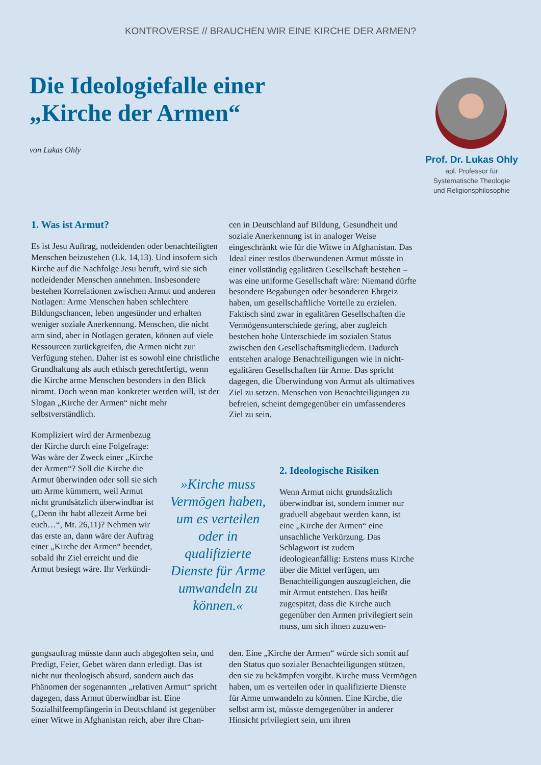KONTROVERSE // BRAUCHEN WIR EINE KIRCHE DER ARMEN?
Die Ideologiefalle einer „Kirche der Armen“
von Lukas Ohly
Prof. Dr. Lukas Ohly
apl. Professor für
Systematische Theologie
und Religionsphilosophie
1. Was ist Armut?
Es ist Jesu Auftrag, notleidenden oder benachteiligten Menschen beizustehen (Lk. 14,13). Und insofern sich Kirche auf die Nachfolge Jesu beruft, wird sie sich notleidender Menschen annehmen. Insbesondere bestehen Korrelationen zwischen Armut und anderen Notlagen: Arme Menschen haben schlechtere Bildungschancen, leben ungesünder und erhalten weniger soziale Anerkennung. Menschen, die nicht arm sind, aber in Notlagen geraten, können auf viele Ressourcen zurückgreifen, die Armen nicht zur Verfügung stehen. Daher ist es sowohl eine christliche Grundhaltung als auch ethisch gerechtfertigt, wenn die Kirche arme Menschen besonders in den Blick nimmt. Doch wenn man konkreter werden will, ist der Slogan „Kirche der Armen“ nicht mehr selbstverständlich.
Kompliziert wird der Armenbezug der Kirche durch eine Folgefrage: Was wäre der Zweck einer „Kirche der Armen“? Soll die Kirche die Armut überwinden oder soll sie sich um Arme kümmern, weil Armut nicht grundsätzlich überwindbar ist („Denn ihr habt allezeit Arme bei euch…“, Mt. 26,11)? Nehmen wir das erste an, dann wäre der Auftrag einer „Kirche der Armen“ beendet, sobald ihr Ziel erreicht und die Armut besiegt wäre. Ihr Verkündi-
gungsauftrag müsste dann auch abgegolten sein, und Predigt, Feier, Gebet wären dann erledigt. Das ist nicht nur theologisch absurd, sondern auch das Phänomen der sogenannten „relativen Armut“ spricht dagegen, dass Armut überwindbar ist. Eine Sozialhilfeempfängerin in Deutschland ist gegenüber einer Witwe in Afghanistan reich, aber ihre Chan-
cen in Deutschland auf Bildung, Gesundheit und soziale Anerkennung ist in analoger Weise eingeschränkt wie für die Witwe in Afghanistan. Das Ideal einer restlos überwundenen Armut müsste in einer vollständig egalitären Gesellschaft bestehen – was eine uniforme Gesellschaft wäre: Niemand dürfte besondere Begabungen oder besonderen Ehrgeiz haben, um gesellschaftliche Vorteile zu erzielen. Faktisch sind zwar in egalitären Gesellschaften die Vermögensunterschiede gering, aber zugleich bestehen hohe Unterschiede im sozialen Status zwischen den Gesellschaftsmitgliedern. Dadurch entstehen analoge Benachteiligungen wie in nicht-egalitären Gesellschaften für Arme. Das spricht dagegen, die Überwindung von Armut als ultimatives Ziel zu setzen. Menschen von Benachteiligungen zu befreien, scheint demgegenüber ein umfassenderes Ziel zu sein.
»Kirche muss Vermögen haben, um es verteilen oder in qualifizierte Dienste für Arme umwandeln zu können.«
2. Ideologische Risiken
Wenn Armut nicht grundsätzlich überwindbar ist, sondern immer nur graduell abgebaut werden kann, ist eine „Kirche der Armen“ eine unsachliche Verkürzung. Das Schlagwort ist zudem ideologieanfällig: Erstens muss Kirche über die Mittel verfügen, um Benachteiligungen auszugleichen, die mit Armut entstehen. Das heißt zugespitzt, dass die Kirche auch gegenüber den Armen privilegiert sein muss, um sich ihnen zuzuwen-
den. Eine „Kirche der Armen“ würde sich somit auf den Status quo sozialer Benachteiligungen stützen, den sie zu bekämpfen vorgibt. Kirche muss Vermögen haben, um es verteilen oder in qualifizierte Dienste für Arme umwandeln zu können. Eine Kirche, die selbst arm ist, müsste demgegenüber in anderer Hinsicht privilegiert sein, um ihren